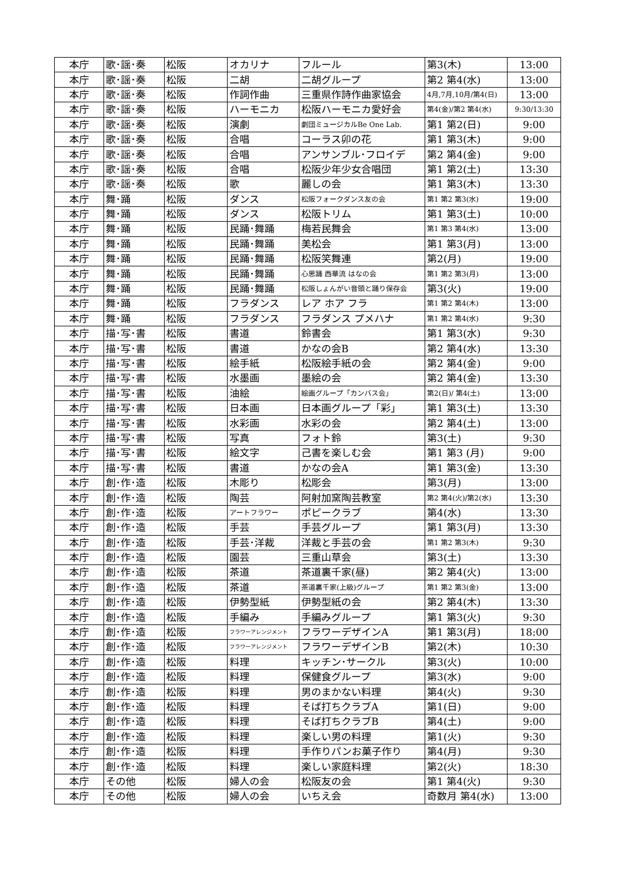| 本庁 | 歌･謡･奏 | 松阪 | オカリナ | フルール | 第3(木) | 13:00 |
| 本庁 | 歌･謡･奏 | 松阪 | 二胡 | 二胡グループ | 第2 第4(水) | 13:00 |
| 本庁 | 歌･謡･奏 | 松阪 | 作詞作曲 | 三重県作詩作曲家協会 | 4月,7月,10月/第4(日) | 13:00 |
| 本庁 | 歌･謡･奏 | 松阪 | ハーモニカ | 松阪ハーモニカ愛好会 | 第4(金)/第2 第4(水) | 9:30/13:30 |
| 本庁 | 歌･謡･奏 | 松阪 | 演劇 | 劇団ミュージカルBe One Lab. | 第1 第2(日) | 9:00 |
| 本庁 | 歌･謡･奏 | 松阪 | 合唱 | コーラス卯の花 | 第1 第3(木) | 9:00 |
| 本庁 | 歌･謡･奏 | 松阪 | 合唱 | アンサンブル･フロイデ | 第2 第4(金) | 9:00 |
| 本庁 | 歌･謡･奏 | 松阪 | 合唱 | 松阪少年少女合唱団 | 第1 第2(土) | 13:30 |
| 本庁 | 歌･謡･奏 | 松阪 | 歌 | 麗しの会 | 第1 第3(木) | 13:30 |
| 本庁 | 舞･踊 | 松阪 | ダンス | 松阪フォークダンス友の会 | 第1 第2 第3(水) | 19:00 |
| 本庁 | 舞･踊 | 松阪 | ダンス | 松阪トリム | 第1 第3(土) | 10:00 |
| 本庁 | 舞･踊 | 松阪 | 民踊･舞踊 | 梅若民舞会 | 第1 第3 第4(水) | 13:00 |
| 本庁 | 舞･踊 | 松阪 | 民踊･舞踊 | 美松会 | 第1 第3(月) | 13:00 |
| 本庁 | 舞･踊 | 松阪 | 民踊･舞踊 | 松阪笑舞連 | 第2(月) | 19:00 |
| 本庁 | 舞･踊 | 松阪 | 民踊･舞踊 | 心思踊 西華流 はなの会 | 第1 第2 第3(月) | 13:00 |
| 本庁 | 舞･踊 | 松阪 | 民踊･舞踊 | 松阪しょんがい音頭と踊り保存会 | 第3(火) | 19:00 |
| 本庁 | 舞･踊 | 松阪 | フラダンス | レア ホア フラ | 第1 第2 第4(木) | 13:00 |
| 本庁 | 舞･踊 | 松阪 | フラダンス | フラダンス プメハナ | 第1 第2 第4(水) | 9:30 |
| 本庁 | 描･写･書 | 松阪 | 書道 | 鈴書会 | 第1 第3(水) | 9:30 |
| 本庁 | 描･写･書 | 松阪 | 書道 | かなの会B | 第2 第4(水) | 13:30 |
| 本庁 | 描･写･書 | 松阪 | 絵手紙 | 松阪絵手紙の会 | 第2 第4(金) | 9:00 |
| 本庁 | 描･写･書 | 松阪 | 水墨画 | 墨絵の会 | 第2 第4(金) | 13:30 |
| 本庁 | 描･写･書 | 松阪 | 油絵 | 絵画グループ「カンバス会」 | 第2(日)/ 第4(土) | 13:00 |
| 本庁 | 描･写･書 | 松阪 | 日本画 | 日本画グループ「彩」 | 第1 第3(土) | 13:30 |
| 本庁 | 描･写･書 | 松阪 | 水彩画 | 水彩の会 | 第2 第4(土) | 13:00 |
| 本庁 | 描･写･書 | 松阪 | 写真 | フォト鈴 | 第3(土) | 9:30 |
| 本庁 | 描･写･書 | 松阪 | 絵文字 | 己書を楽しむ会 | 第1 第3 (月) | 9:00 |
| 本庁 | 描･写･書 | 松阪 | 書道 | かなの会A | 第1 第3(金) | 13:30 |
| 本庁 | 創･作･造 | 松阪 | 木彫り | 松彫会 | 第3(月) | 13:00 |
| 本庁 | 創･作･造 | 松阪 | 陶芸 | 阿射加窯陶芸教室 | 第2 第4(火)/第2(水) | 13:30 |
| 本庁 | 創･作･造 | 松阪 | アートフラワー | ポピークラブ | 第4(水) | 13:30 |
| 本庁 | 創･作･造 | 松阪 | 手芸 | 手芸グループ | 第1 第3(月) | 13:30 |
| 本庁 | 創･作･造 | 松阪 | 手芸･洋裁 | 洋裁と手芸の会 | 第1 第2 第3(木) | 9:30 |
| 本庁 | 創･作･造 | 松阪 | 園芸 | 三重山草会 | 第3(土) | 13:30 |
| 本庁 | 創･作･造 | 松阪 | 茶道 | 茶道裏千家(昼) | 第2 第4(火) | 13:00 |
| 本庁 | 創･作･造 | 松阪 | 茶道 | 茶道裏千家(上級)グループ | 第1 第2 第3(金) | 13:00 |
| 本庁 | 創･作･造 | 松阪 | 伊勢型紙 | 伊勢型紙の会 | 第2 第4(木) | 13:30 |
| 本庁 | 創･作･造 | 松阪 | 手編み | 手編みグループ | 第1 第3(火) | 9:30 |
| 本庁 | 創･作･造 | 松阪 | フラワーアレンジメント | フラワーデザインA | 第1 第3(月) | 18:00 |
| 本庁 | 創･作･造 | 松阪 | フラワーアレンジメント | フラワーデザインB | 第2(木) | 10:30 |
| 本庁 | 創･作･造 | 松阪 | 料理 | キッチン･サークル | 第3(火) | 10:00 |
| 本庁 | 創･作･造 | 松阪 | 料理 | 保健食グループ | 第3(水) | 9:00 |
| 本庁 | 創･作･造 | 松阪 | 料理 | 男のまかない料理 | 第4(火) | 9:30 |
| 本庁 | 創･作･造 | 松阪 | 料理 | そば打ちクラブA | 第1(日) | 9:00 |
| 本庁 | 創･作･造 | 松阪 | 料理 | そば打ちクラブB | 第4(土) | 9:00 |
| 本庁 | 創･作･造 | 松阪 | 料理 | 楽しい男の料理 | 第1(火) | 9:30 |
| 本庁 | 創･作･造 | 松阪 | 料理 | 手作りパンお菓子作り | 第4(月) | 9:30 |
| 本庁 | 創･作･造 | 松阪 | 料理 | 楽しい家庭料理 | 第2(火) | 18:30 |
| 本庁 | その他 | 松阪 | 婦人の会 | 松阪友の会 | 第1 第4(火) | 9:30 |
| 本庁 | その他 | 松阪 | 婦人の会 | いちえ会 | 奇数月 第4(水) | 13:00 |